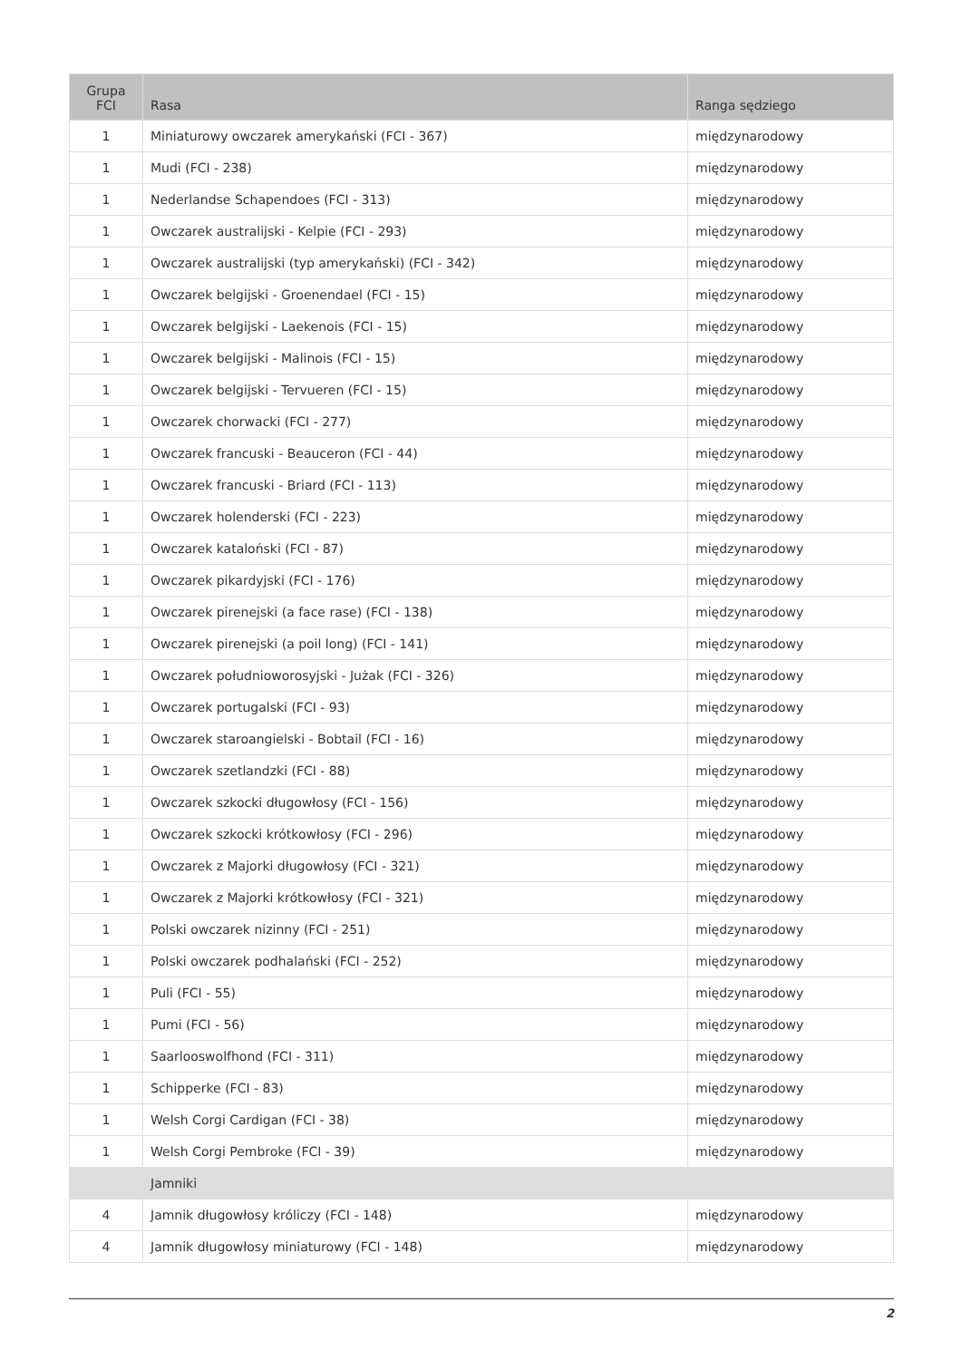| Grupa FCI | Rasa | Ranga sędziego |
| --- | --- | --- |
| 1 | Miniaturowy owczarek amerykański (FCI - 367) | międzynarodowy |
| 1 | Mudi (FCI - 238) | międzynarodowy |
| 1 | Nederlandse Schapendoes (FCI - 313) | międzynarodowy |
| 1 | Owczarek australijski - Kelpie (FCI - 293) | międzynarodowy |
| 1 | Owczarek australijski (typ amerykański) (FCI - 342) | międzynarodowy |
| 1 | Owczarek belgijski - Groenendael (FCI - 15) | międzynarodowy |
| 1 | Owczarek belgijski - Laekenois (FCI - 15) | międzynarodowy |
| 1 | Owczarek belgijski - Malinois (FCI - 15) | międzynarodowy |
| 1 | Owczarek belgijski - Tervueren (FCI - 15) | międzynarodowy |
| 1 | Owczarek chorwacki (FCI - 277) | międzynarodowy |
| 1 | Owczarek francuski - Beauceron (FCI - 44) | międzynarodowy |
| 1 | Owczarek francuski - Briard (FCI - 113) | międzynarodowy |
| 1 | Owczarek holenderski (FCI - 223) | międzynarodowy |
| 1 | Owczarek kataloński (FCI - 87) | międzynarodowy |
| 1 | Owczarek pikardyjski (FCI - 176) | międzynarodowy |
| 1 | Owczarek pirenejski (a face rase) (FCI - 138) | międzynarodowy |
| 1 | Owczarek pirenejski (a poil long) (FCI - 141) | międzynarodowy |
| 1 | Owczarek południoworosyjski - Jużak (FCI - 326) | międzynarodowy |
| 1 | Owczarek portugalski (FCI - 93) | międzynarodowy |
| 1 | Owczarek staroangielski - Bobtail (FCI - 16) | międzynarodowy |
| 1 | Owczarek szetlandzki (FCI - 88) | międzynarodowy |
| 1 | Owczarek szkocki długowłosy (FCI - 156) | międzynarodowy |
| 1 | Owczarek szkocki krótkowłosy (FCI - 296) | międzynarodowy |
| 1 | Owczarek z Majorki długowłosy (FCI - 321) | międzynarodowy |
| 1 | Owczarek z Majorki krótkowłosy (FCI - 321) | międzynarodowy |
| 1 | Polski owczarek nizinny (FCI - 251) | międzynarodowy |
| 1 | Polski owczarek podhalański (FCI - 252) | międzynarodowy |
| 1 | Puli (FCI - 55) | międzynarodowy |
| 1 | Pumi (FCI - 56) | międzynarodowy |
| 1 | Saarlooswolfhond (FCI - 311) | międzynarodowy |
| 1 | Schipperke (FCI - 83) | międzynarodowy |
| 1 | Welsh Corgi Cardigan (FCI - 38) | międzynarodowy |
| 1 | Welsh Corgi Pembroke (FCI - 39) | międzynarodowy |
| | Jamniki | |
| 4 | Jamnik długowłosy króliczy (FCI - 148) | międzynarodowy |
| 4 | Jamnik długowłosy miniaturowy (FCI - 148) | międzynarodowy |
2